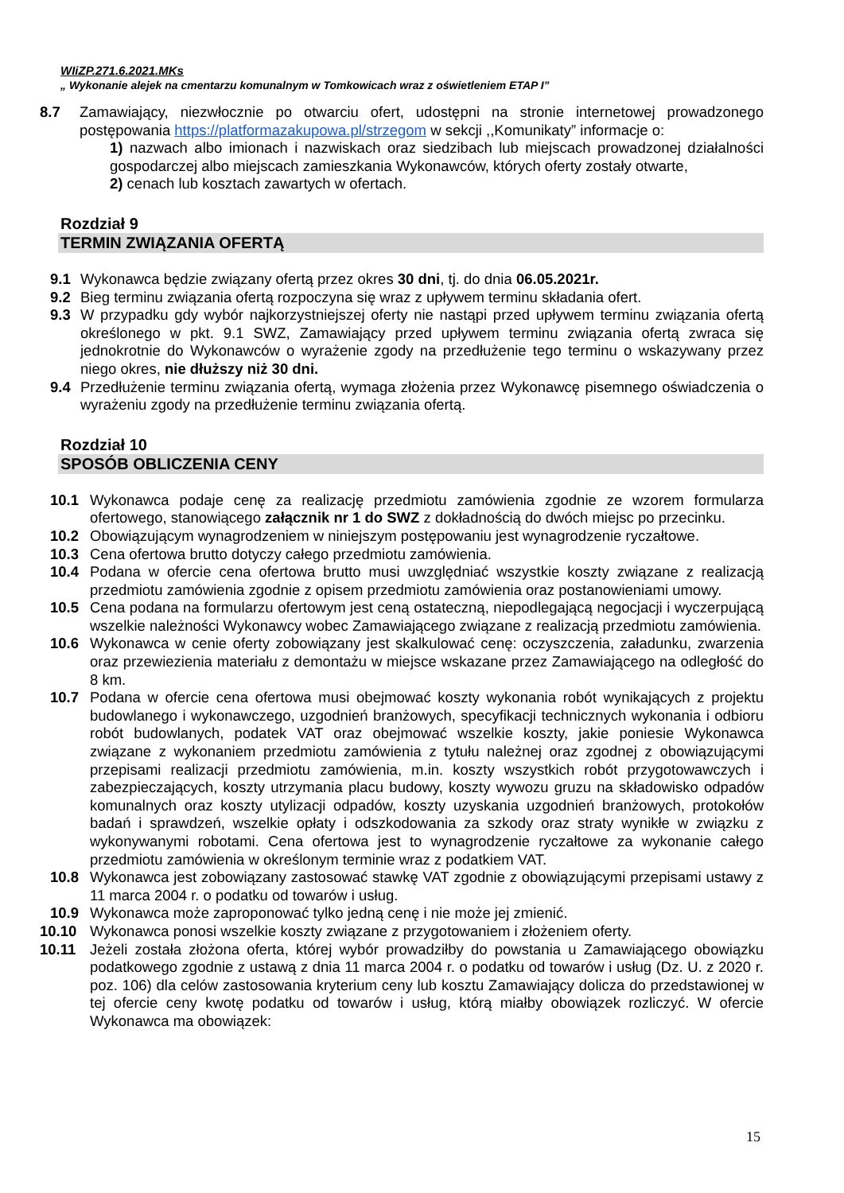WIiZP.271.6.2021.MKs
„ Wykonanie alejek na cmentarzu komunalnym w Tomkowicach wraz z oświetleniem ETAP I”
8.7 Zamawiający, niezwłocznie po otwarciu ofert, udostępni na stronie internetowej prowadzonego postępowania https://platformazakupowa.pl/strzegom w sekcji ,,Komunikaty” informacje o:
1) nazwach albo imionach i nazwiskach oraz siedzibach lub miejscach prowadzonej działalności gospodarczej albo miejscach zamieszkania Wykonawców, których oferty zostały otwarte,
2) cenach lub kosztach zawartych w ofertach.
Rozdział 9
TERMIN ZWIĄZANIA OFERTĄ
9.1 Wykonawca będzie związany ofertą przez okres 30 dni, tj. do dnia 06.05.2021r.
9.2 Bieg terminu związania ofertą rozpoczyna się wraz z upływem terminu składania ofert.
9.3 W przypadku gdy wybór najkorzystniejszej oferty nie nastąpi przed upływem terminu związania ofertą określonego w pkt. 9.1 SWZ, Zamawiający przed upływem terminu związania ofertą zwraca się jednokrotnie do Wykonawców o wyrażenie zgody na przedłużenie tego terminu o wskazywany przez niego okres, nie dłuższy niż 30 dni.
9.4 Przedłużenie terminu związania ofertą, wymaga złożenia przez Wykonawcę pisemnego oświadczenia o wyrażeniu zgody na przedłużenie terminu związania ofertą.
Rozdział 10
SPOSÓB OBLICZENIA CENY
10.1 Wykonawca podaje cenę za realizację przedmiotu zamówienia zgodnie ze wzorem formularza ofertowego, stanowiącego załącznik nr 1 do SWZ z dokładnością do dwóch miejsc po przecinku.
10.2 Obowiązującym wynagrodzeniem w niniejszym postępowaniu jest wynagrodzenie ryczałtowe.
10.3 Cena ofertowa brutto dotyczy całego przedmiotu zamówienia.
10.4 Podana w ofercie cena ofertowa brutto musi uwzględniać wszystkie koszty związane z realizacją przedmiotu zamówienia zgodnie z opisem przedmiotu zamówienia oraz postanowieniami umowy.
10.5 Cena podana na formularzu ofertowym jest ceną ostateczną, niepodlegającą negocjacji i wyczerpującą wszelkie należności Wykonawcy wobec Zamawiającego związane z realizacją przedmiotu zamówienia.
10.6 Wykonawca w cenie oferty zobowiązany jest skalkulować cenę: oczyszczenia, załadunku, zwarzenia oraz przewiezienia materiału z demontażu w miejsce wskazane przez Zamawiającego na odległość do 8 km.
10.7 Podana w ofercie cena ofertowa musi obejmować koszty wykonania robót wynikających z projektu budowlanego i wykonawczego, uzgodnień branżowych, specyfikacji technicznych wykonania i odbioru robót budowlanych, podatek VAT oraz obejmować wszelkie koszty, jakie poniesie Wykonawca związane z wykonaniem przedmiotu zamówienia z tytułu należnej oraz zgodnej z obowiązującymi przepisami realizacji przedmiotu zamówienia, m.in. koszty wszystkich robót przygotowawczych i zabezpieczających, koszty utrzymania placu budowy, koszty wywozu gruzu na składowisko odpadów komunalnych oraz koszty utylizacji odpadów, koszty uzyskania uzgodnień branżowych, protokołów badań i sprawdzeń, wszelkie opłaty i odszkodowania za szkody oraz straty wynikłe w związku z wykonywanymi robotami. Cena ofertowa jest to wynagrodzenie ryczałtowe za wykonanie całego przedmiotu zamówienia w określonym terminie wraz z podatkiem VAT.
10.8 Wykonawca jest zobowiązany zastosować stawkę VAT zgodnie z obowiązującymi przepisami ustawy z 11 marca 2004 r. o podatku od towarów i usług.
10.9 Wykonawca może zaproponować tylko jedną cenę i nie może jej zmienić.
10.10 Wykonawca ponosi wszelkie koszty związane z przygotowaniem i złożeniem oferty.
10.11 Jeżeli została złożona oferta, której wybór prowadziłby do powstania u Zamawiającego obowiązku podatkowego zgodnie z ustawą z dnia 11 marca 2004 r. o podatku od towarów i usług (Dz. U. z 2020 r. poz. 106) dla celów zastosowania kryterium ceny lub kosztu Zamawiający dolicza do przedstawionej w tej ofercie ceny kwotę podatku od towarów i usług, którą miałby obowiązek rozliczyć. W ofercie Wykonawca ma obowiązek:
15